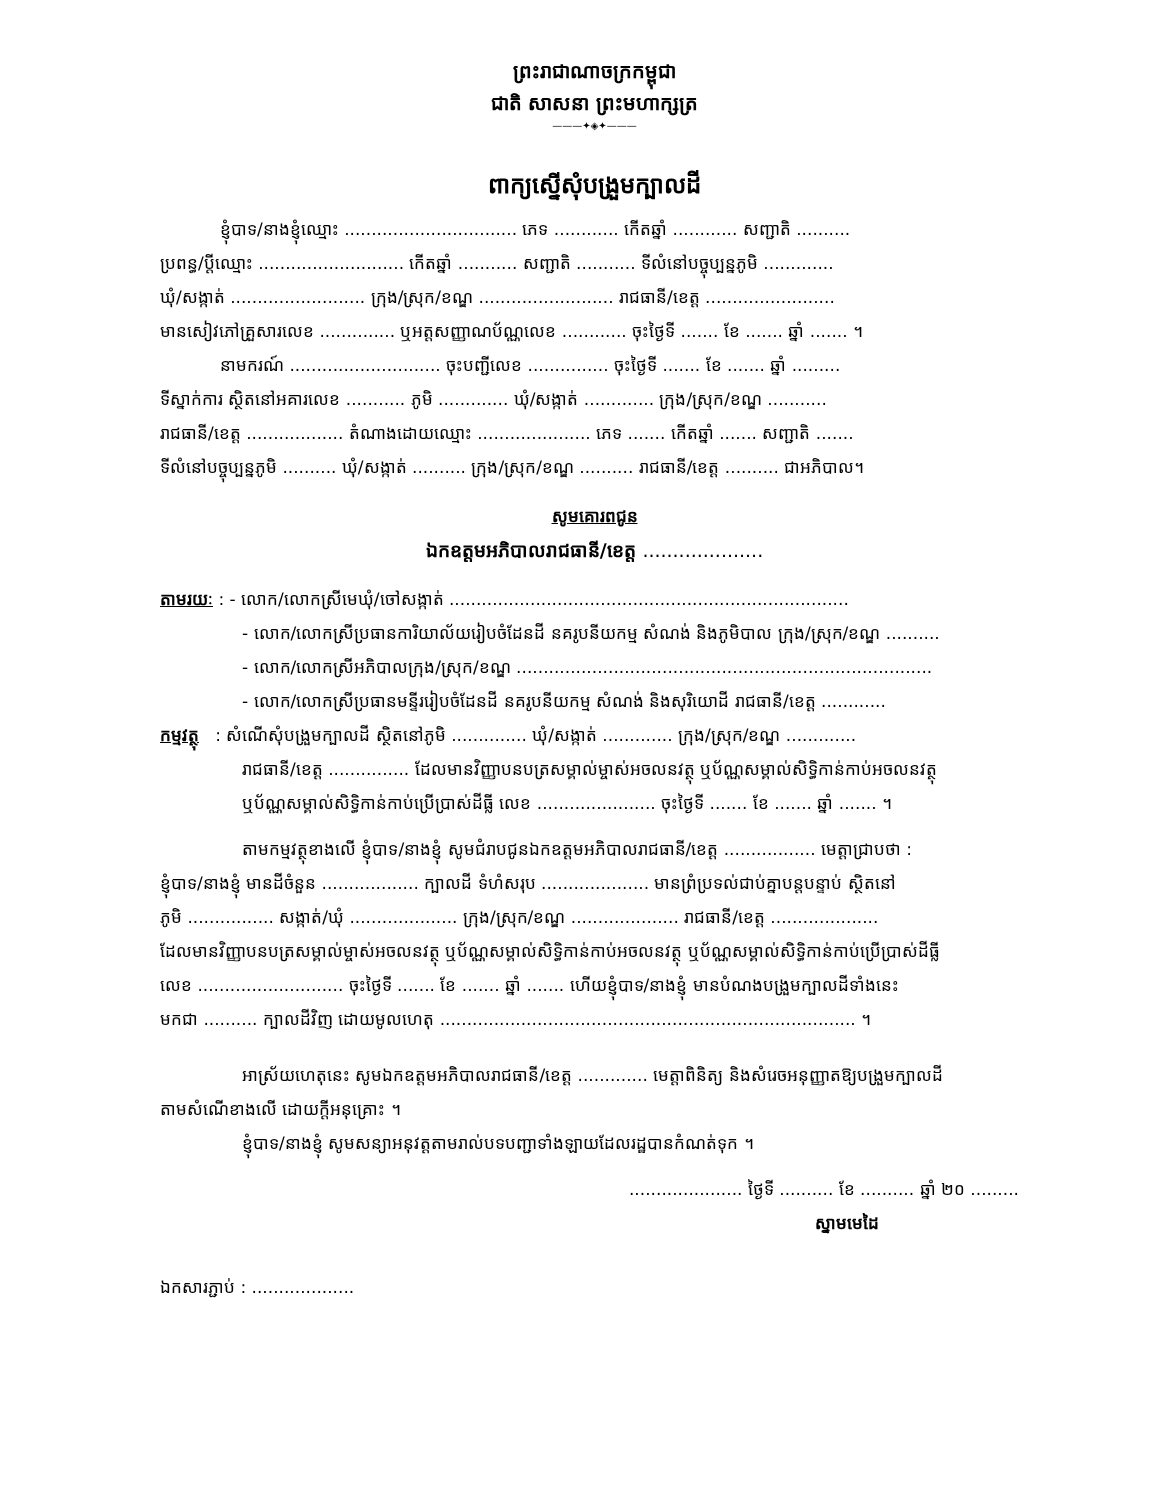ព្រះរាជាណាចក្រកម្ពុជា
ជាតិ សាសនា ព្រះមហាក្សត្រ
———✦◈✦———
ពាក្យស្នើសុំបង្រួមក្បាលដី
ខ្ញុំបាទ/នាងខ្ញុំឈ្មោះ ................................ ភេទ ............ កើតឆ្នាំ ............ សញ្ជាតិ ..........
ប្រពន្ធ/ប្តីឈ្មោះ ........................... កើតឆ្នាំ ........... សញ្ជាតិ ........... ទីលំនៅបច្ចុប្បន្នភូមិ .............
ឃុំ/សង្កាត់ ......................... ក្រុង/ស្រុក/ខណ្ឌ ......................... រាជធានី/ខេត្ត ........................
មានសៀវភៅគ្រួសារលេខ .............. ឬអត្តសញ្ញាណប័ណ្ណលេខ ............ ចុះថ្ងៃទី ....... ខែ ....... ឆ្នាំ ....... ។
នាមករណ៍ ............................ ចុះបញ្ជីលេខ ............... ចុះថ្ងៃទី ....... ខែ ....... ឆ្នាំ .........
ទីស្នាក់ការ ស្ថិតនៅអគារលេខ ........... ភូមិ ............. ឃុំ/សង្កាត់ ............. ក្រុង/ស្រុក/ខណ្ឌ ...........
រាជធានី/ខេត្ត .................. តំណាងដោយឈ្មោះ ..................... ភេទ ....... កើតឆ្នាំ ....... សញ្ជាតិ .......
ទីលំនៅបច្ចុប្បន្នភូមិ .......... ឃុំ/សង្កាត់ .......... ក្រុង/ស្រុក/ខណ្ឌ .......... រាជធានី/ខេត្ត .......... ជាអភិបាល។
សូមគោរពជូន
ឯកឧត្តមអភិបាលរាជធានី/ខេត្ត ....................
តាមរយៈ : - លោក/លោកស្រីមេឃុំ/ចៅសង្កាត់ ..........................................................................
- លោក/លោកស្រីប្រធានការិយាល័យរៀបចំដែនដី នគរូបនីយកម្ម សំណង់ និងភូមិបាល ក្រុង/ស្រុក/ខណ្ឌ ..........
- លោក/លោកស្រីអភិបាលក្រុង/ស្រុក/ខណ្ឌ .............................................................................
- លោក/លោកស្រីប្រធានមន្ទីររៀបចំដែនដី នគរូបនីយកម្ម សំណង់ និងសុរិយោដី រាជធានី/ខេត្ត ............
កម្មវត្ថុ : សំណើសុំបង្រួមក្បាលដី ស្ថិតនៅភូមិ .............. ឃុំ/សង្កាត់ ............. ក្រុង/ស្រុក/ខណ្ឌ .............
រាជធានី/ខេត្ត ............... ដែលមានវិញ្ញាបនបត្រសម្គាល់ម្ចាស់អចលនវត្ថុ ឬប័ណ្ណសម្គាល់សិទ្ធិកាន់កាប់អចលនវត្ថុ
ឬប័ណ្ណសម្គាល់សិទ្ធិកាន់កាប់ប្រើប្រាស់ដីធ្លី លេខ ...................... ចុះថ្ងៃទី ....... ខែ ....... ឆ្នាំ ....... ។
តាមកម្មវត្ថុខាងលើ ខ្ញុំបាទ/នាងខ្ញុំ សូមជំរាបជូនឯកឧត្តមអភិបាលរាជធានី/ខេត្ត ................. មេត្តាជ្រាបថា :
ខ្ញុំបាទ/នាងខ្ញុំ មានដីចំនួន .................. ក្បាលដី ទំហំសរុប .................... មានព្រំប្រទល់ជាប់គ្នាបន្តបន្ទាប់ ស្ថិតនៅ
ភូមិ ................ សង្កាត់/ឃុំ .................... ក្រុង/ស្រុក/ខណ្ឌ .................... រាជធានី/ខេត្ត ....................
ដែលមានវិញ្ញាបនបត្រសម្គាល់ម្ចាស់អចលនវត្ថុ ឬប័ណ្ណសម្គាល់សិទ្ធិកាន់កាប់អចលនវត្ថុ ឬប័ណ្ណសម្គាល់សិទ្ធិកាន់កាប់ប្រើប្រាស់ដីធ្លី
លេខ ........................... ចុះថ្ងៃទី ....... ខែ ....... ឆ្នាំ ....... ហើយខ្ញុំបាទ/នាងខ្ញុំ មានបំណងបង្រួមក្បាលដីទាំងនេះ
មកជា .......... ក្បាលដីវិញ ដោយមូលហេតុ ............................................................................. ។
អាស្រ័យហេតុនេះ សូមឯកឧត្តមអភិបាលរាជធានី/ខេត្ត ............. មេត្តាពិនិត្យ និងសំរេចអនុញ្ញាតឱ្យបង្រួមក្បាលដី
តាមសំណើខាងលើ ដោយក្តីអនុគ្រោះ ។
ខ្ញុំបាទ/នាងខ្ញុំ សូមសន្យាអនុវត្តតាមរាល់បទបញ្ជាទាំងឡាយដែលរដ្ឋបានកំណត់ទុក ។
..................... ថ្ងៃទី .......... ខែ .......... ឆ្នាំ ២០ .........
ស្នាមមេដៃ
ឯកសារភ្ជាប់ : ...................